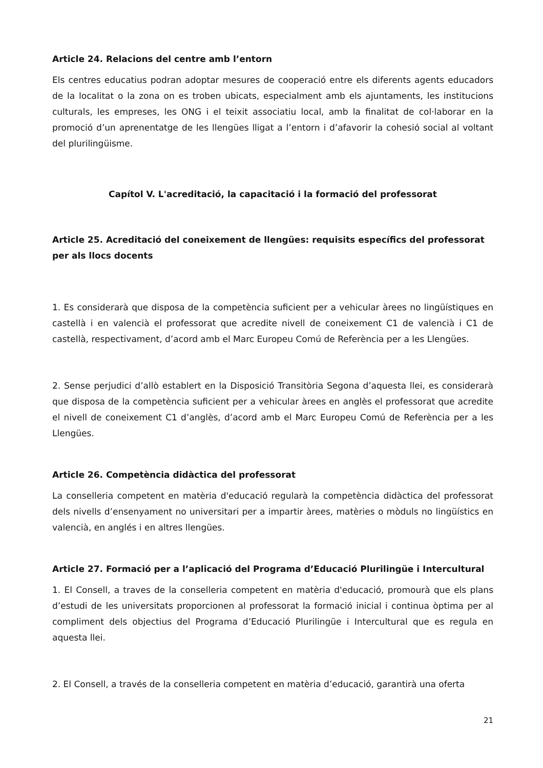Article 24. Relacions del centre amb l’entorn
Els centres educatius podran adoptar mesures de cooperació entre els diferents agents educadors de la localitat o la zona on es troben ubicats, especialment amb els ajuntaments, les institucions culturals, les empreses, les ONG i el teixit associatiu local, amb la finalitat de col·laborar en la promoció d’un aprenentatge de les llengües lligat a l’entorn i d’afavorir la cohesió social al voltant del plurilingüisme.
Capítol V. L'acreditació, la capacitació i la formació del professorat
Article 25. Acreditació del coneixement de llengües: requisits específics del professorat per als llocs docents
1. Es considerarà que disposa de la competència suficient per a vehicular àrees no lingüístiques en castellà i en valencià el professorat que acredite nivell de coneixement C1 de valencià i C1 de castellà, respectivament, d’acord amb el Marc Europeu Comú de Referència per a les Llengües.
2. Sense perjudici d’allò establert en la Disposició Transitòria Segona d’aquesta llei, es considerarà que disposa de la competència suficient per a vehicular àrees en anglès el professorat que acredite el nivell de coneixement C1 d’anglès, d’acord amb el Marc Europeu Comú de Referència per a les Llengües.
Article 26. Competència didàctica del professorat
La conselleria competent en matèria d'educació regularà la competència didàctica del professorat dels nivells d’ensenyament no universitari per a impartir àrees, matèries o mòduls no lingüístics en valencià, en anglés i en altres llengües.
Article 27. Formació per a l’aplicació del Programa d’Educació Plurilingüe i Intercultural
1. El Consell, a traves de la conselleria competent en matèria d'educació, promourà que els plans d’estudi de les universitats proporcionen al professorat la formació inicial i continua òptima per al compliment dels objectius del Programa d’Educació Plurilingüe i Intercultural que es regula en aquesta llei.
2. El Consell, a través de la conselleria competent en matèria d’educació, garantirà una oferta
21